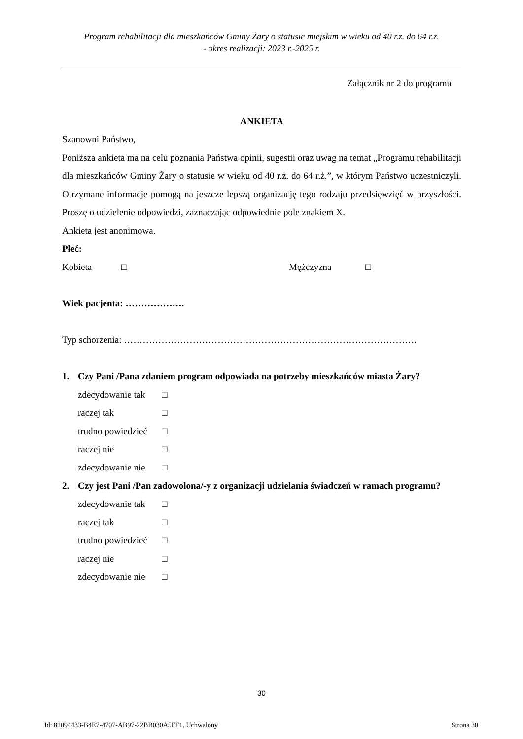Program rehabilitacji dla mieszkańców Gminy Żary o statusie miejskim w wieku od 40 r.ż. do 64 r.ż.
- okres realizacji: 2023 r.-2025 r.
Załącznik nr 2 do programu
ANKIETA
Szanowni Państwo,
Poniższa ankieta ma na celu poznania Państwa opinii, sugestii oraz uwag na temat „Programu rehabilitacji dla mieszkańców Gminy Żary o statusie w wieku od 40 r.ż. do 64 r.ż.”, w którym Państwo uczestniczyli. Otrzymane informacje pomogą na jeszcze lepszą organizację tego rodzaju przedsięwzięć w przyszłości. Proszę o udzielenie odpowiedzi, zaznaczając odpowiednie pole znakiem X.
Ankieta jest anonimowa.
Płeć:
Kobieta □ Mężczyzna □
Wiek pacjenta: ……………….
Typ schorzenia: ………………………………………………………………………………….
1. Czy Pani /Pana zdaniem program odpowiada na potrzeby mieszkańców miasta Żary?
zdecydowanie tak □
raczej tak □
trudno powiedzieć □
raczej nie □
zdecydowanie nie □
2. Czy jest Pani /Pan zadowolona/-y z organizacji udzielania świadczeń w ramach programu?
zdecydowanie tak □
raczej tak □
trudno powiedzieć □
raczej nie □
zdecydowanie nie □
30
Id: 81094433-B4E7-4707-AB97-22BB030A5FF1. Uchwalony Strona 30